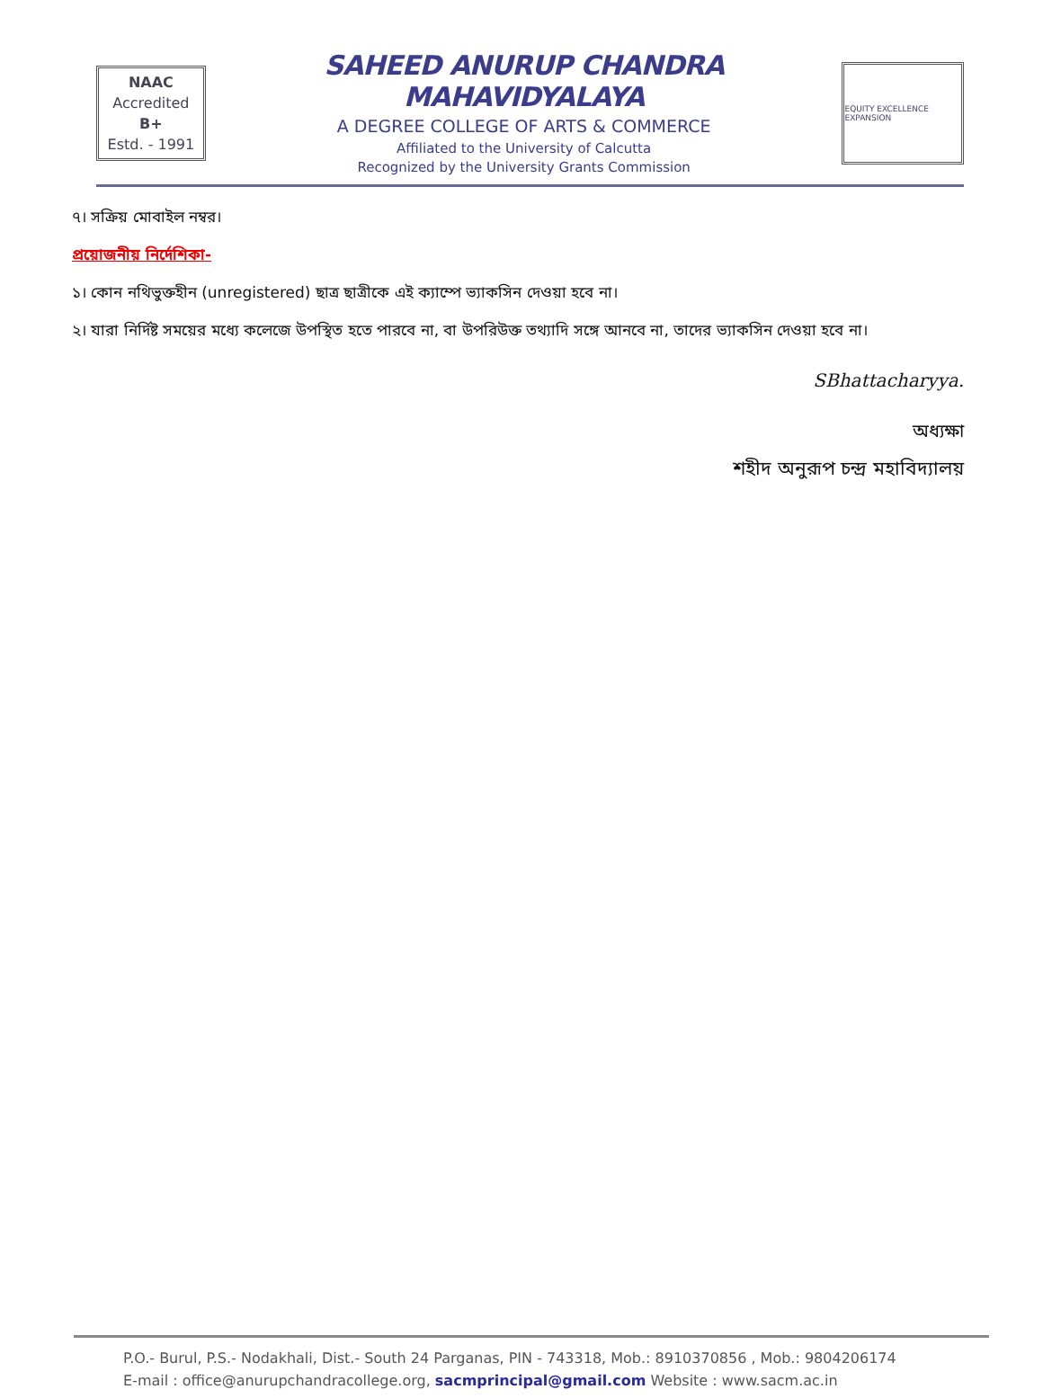NAAC
Accredited
B+
Estd. - 1991
SAHEED ANURUP CHANDRA MAHAVIDYALAYA
A DEGREE COLLEGE OF ARTS & COMMERCE
Affiliated to the University of Calcutta
Recognized by the University Grants Commission
EQUITY EXCELLENCE EXPANSION
৭। সক্রিয় মোবাইল নম্বর।
প্রয়োজনীয় নির্দেশিকা-
১। কোন নথিভুক্তহীন (unregistered) ছাত্র ছাত্রীকে এই ক্যাম্পে ভ্যাকসিন দেওয়া হবে না।
২। যারা নির্দিষ্ট সময়ের মধ্যে কলেজে উপস্থিত হতে পারবে না, বা উপরিউক্ত তথ্যাদি সঙ্গে আনবে না, তাদের ভ্যাকসিন দেওয়া হবে না।
SBhattacharyya.
অধ্যক্ষা
শহীদ অনুরূপ চন্দ্র মহাবিদ্যালয়
P.O.- Burul, P.S.- Nodakhali, Dist.- South 24 Parganas, PIN - 743318, Mob.: 8910370856 , Mob.: 9804206174
E-mail : office@anurupchandracollege.org, sacmprincipal@gmail.com Website : www.sacm.ac.in